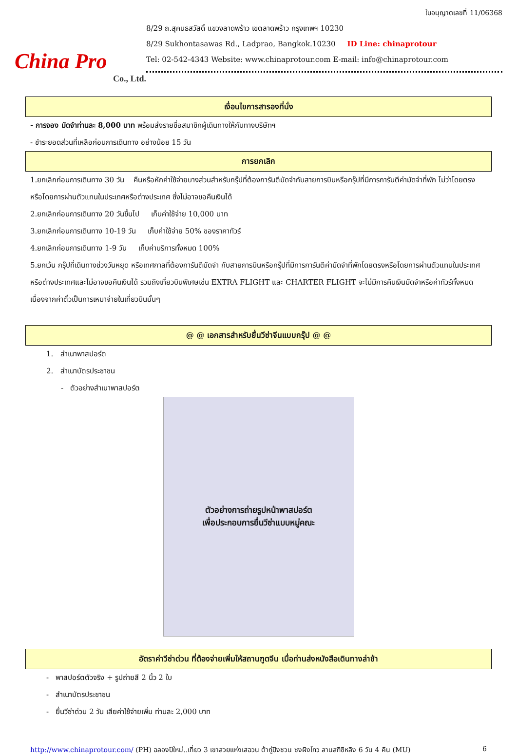China Pro
Co., Ltd.
ใบอนุญาตเลขที่ 11/06368
8/29 ถ.สุคนธสวัสดิ์ แขวงลาดพร้าว เขตลาดพร้าว กรุงเทพฯ 10230
8/29 Sukhontasawas Rd., Ladprao, Bangkok.10230 ID Line: chinaprotour
Tel: 02-542-4343 Website: www.chinaprotour.com E-mail: info@chinaprotour.com
เงื่อนไขการสารองที่นั่ง
- การจอง มัดจำท่านละ 8,000 บาท พร้อมส่งรายชื่อสมาชิกผู้เดินทางให้กับทางบริษัทฯ
- ชำระยอดส่วนที่เหลือก่อนการเดินทาง อย่างน้อย 15 วัน
การยกเลิก
1.ยกเลิกก่อนการเดินทาง 30 วัน คืนหรือหักค่าใช้จ่ายบางส่วนสำหรับกรุ๊ปที่ต้องการันตีมัดจำกับสายการบินหรือกรุ๊ปที่มีการการันตีค่ามัดจำที่พัก ไม่ว่าโดยตรงหรือโดยการผ่านตัวแทนในประเทศหรือต่างประเทศ ซึ่งไม่อาจขอคืนเงินได้
2.ยกเลิกก่อนการเดินทาง 20 วันขึ้นไป เก็บค่าใช้จ่าย 10,000 บาท
3.ยกเลิกก่อนการเดินทาง 10-19 วัน เก็บค่าใช้จ่าย 50% ของราคาทัวร์
4.ยกเลิกก่อนการเดินทาง 1-9 วัน เก็บค่าบริการทั้งหมด 100%
5.ยกเว้น กรุ๊ปที่เดินทางช่วงวันหยุด หรือเทศกาลที่ต้องการันตีมัดจำ กับสายการบินหรือกรุ๊ปที่มีการการันตีค่ามัดจำที่พักโดยตรงหรือโดยการผ่านตัวแทนในประเทศหรือต่างประเทศและไม่อาจขอคืนเงินได้ รวมถึงเที่ยวบินพิเศษเช่น EXTRA FLIGHT และ CHARTER FLIGHT จะไม่มีการคืนเงินมัดจำหรือค่าทัวร์ทั้งหมดเนื่องจากค่าตั๋วเป็นการเหมาจ่ายในเที่ยวบินนั้นๆ
@ @ เอกสารสำหรับยื่นวีซ่าจีนแบบกรุ๊ป @ @
1. สำเนาพาสปอร์ต
2. สำเนาบัตรประชาชน
- ตัวอย่างสำเนาพาสปอร์ต
ตัวอย่างการถ่ายรูปหน้าพาสปอร์ต
เพื่อประกอบการยื่นวีซ่าแบบหมู่คณะ
อัตราค่าวีซ่าด่วน ที่ต้องจ่ายเพิ่มให้สถานฑูตจีน เมื่อท่านส่งหนังสือเดินทางล่าช้า
- พาสปอร์ตตัวจริง + รูปถ่ายสี 2 นิ้ว 2 ใบ
- สำเนาบัตรประชาชน
- ยื่นวีซ่าด่วน 2 วัน เสียค่าใช้จ่ายเพิ่ม ท่านละ 2,000 บาท
http://www.chinaprotour.com/ (PH) ฉลองปีใหม่..เที่ยว 3 เขาสวยแห่งเสฉวน ต้ากู่ปิงชวน ซงผิงโกว ลานสกีซีหลิง 6 วัน 4 คืน (MU) 6